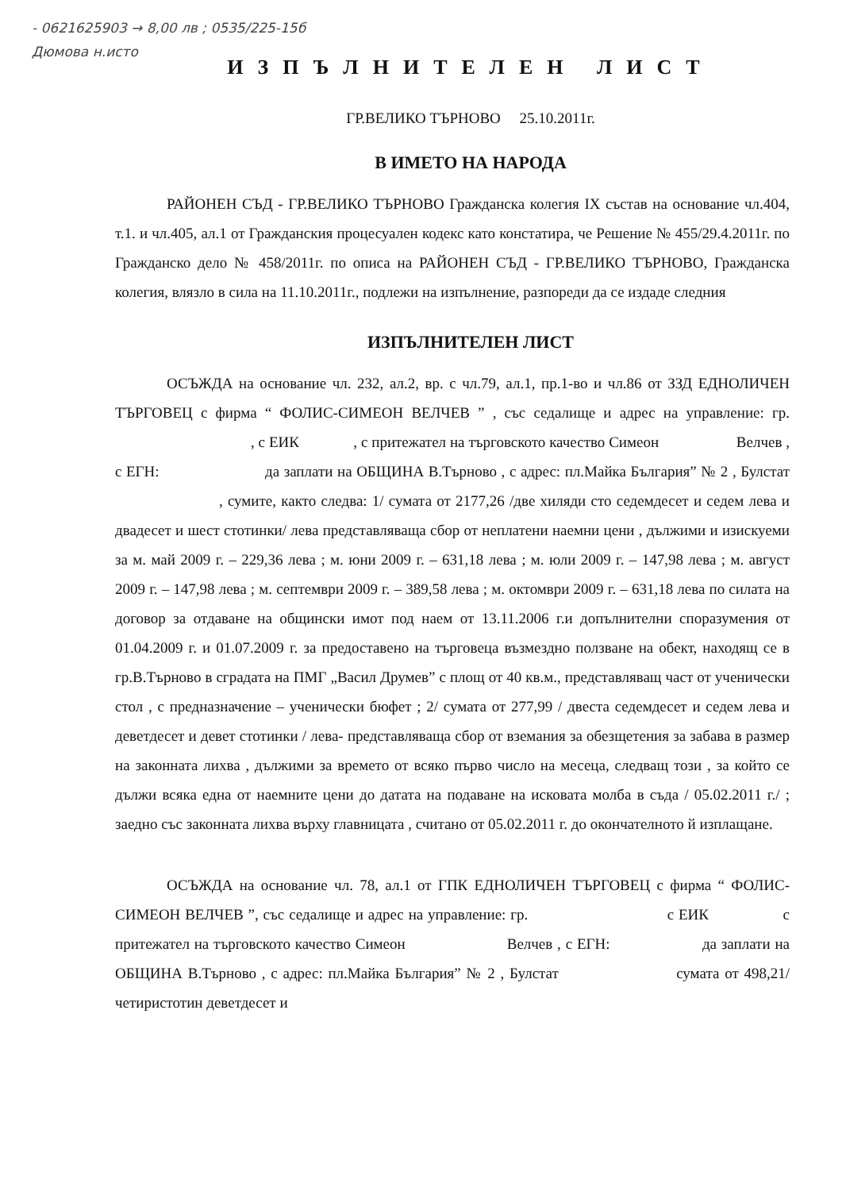- 0621625903 → 8,00 лв ; 0535/225-15б
Дюмова н.исто
ИЗПЪЛНИТЕЛЕН ЛИСТ
ГР.ВЕЛИКО ТЪРНОВО 25.10.2011г.
В ИМЕТО НА НАРОДА
РАЙОНЕН СЪД - ГР.ВЕЛИКО ТЪРНОВО Гражданска колегия IX състав на основание чл.404, т.1. и чл.405, ал.1 от Гражданския процесуален кодекс като констатира, че Решение № 455/29.4.2011г. по Гражданско дело № 458/2011г. по описа на РАЙОНЕН СЪД - ГР.ВЕЛИКО ТЪРНОВО, Гражданска колегия, влязло в сила на 11.10.2011г., подлежи на изпълнение, разпореди да се издаде следния
ИЗПЪЛНИТЕЛЕН ЛИСТ
ОСЪЖДА на основание чл. 232, ал.2, вр. с чл.79, ал.1, пр.1-во и чл.86 от ЗЗД ЕДНОЛИЧЕН ТЪРГОВЕЦ с фирма “ ФОЛИС-СИМЕОН ВЕЛЧЕВ ” , със седалище и адрес на управление: гр. , с ЕИК , с притежател на търговското качество Симеон Велчев , с ЕГН: да заплати на ОБЩИНА В.Търново , с адрес: пл.Майка България” № 2 , Булстат , сумите, както следва: 1/ сумата от 2177,26 /две хиляди сто седемдесет и седем лева и двадесет и шест стотинки/ лева представляваща сбор от неплатени наемни цени , дължими и изискуеми за м. май 2009 г. – 229,36 лева ; м. юни 2009 г. – 631,18 лева ; м. юли 2009 г. – 147,98 лева ; м. август 2009 г. – 147,98 лева ; м. септември 2009 г. – 389,58 лева ; м. октомври 2009 г. – 631,18 лева по силата на договор за отдаване на общински имот под наем от 13.11.2006 г.и допълнителни споразумения от 01.04.2009 г. и 01.07.2009 г. за предоставено на търговеца възмездно ползване на обект, находящ се в гр.В.Търново в сградата на ПМГ „Васил Друмев” с площ от 40 кв.м., представляващ част от ученически стол , с предназначение – ученически бюфет ; 2/ сумата от 277,99 / двеста седемдесет и седем лева и деветдесет и девет стотинки / лева- представляваща сбор от вземания за обезщетения за забава в размер на законната лихва , дължими за времето от всяко първо число на месеца, следващ този , за който се дължи всяка една от наемните цени до датата на подаване на исковата молба в съда / 05.02.2011 г./ ; заедно със законната лихва върху главницата , считано от 05.02.2011 г. до окончателното й изплащане.
ОСЪЖДА на основание чл. 78, ал.1 от ГПК ЕДНОЛИЧЕН ТЪРГОВЕЦ с фирма “ ФОЛИС-СИМЕОН ВЕЛЧЕВ ”, със седалище и адрес на управление: гр. с ЕИК с притежател на търговското качество Симеон Велчев , с ЕГН: да заплати на ОБЩИНА В.Търново , с адрес: пл.Майка България” № 2 , Булстат сумата от 498,21/ четиристотин деветдесет и